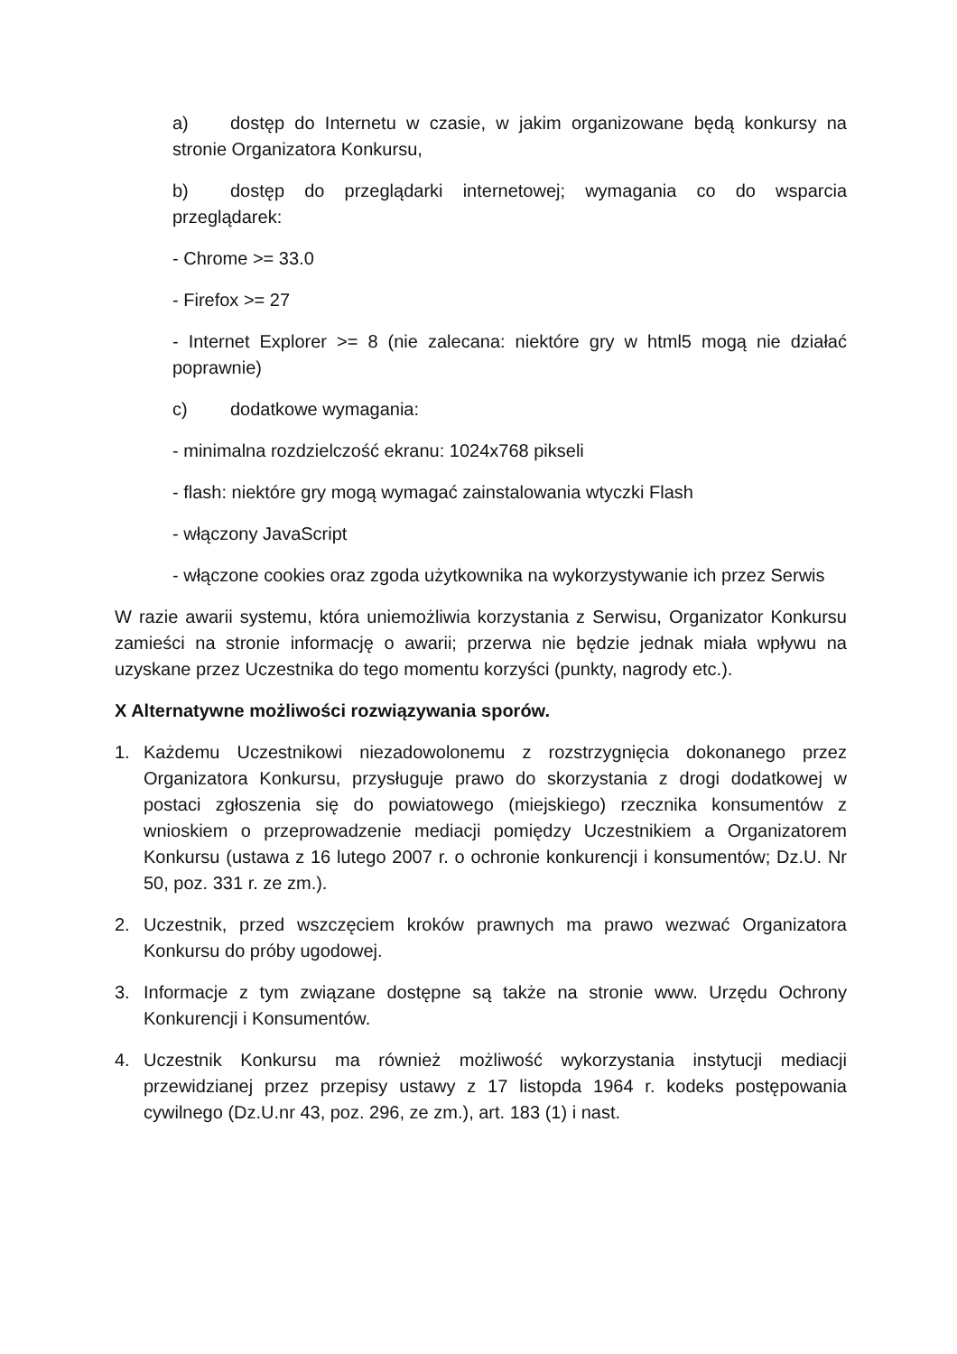a) dostęp do Internetu w czasie, w jakim organizowane będą konkursy na stronie Organizatora Konkursu,
b) dostęp do przeglądarki internetowej; wymagania co do wsparcia przeglądarek:
- Chrome >= 33.0
- Firefox >= 27
- Internet Explorer >= 8 (nie zalecana: niektóre gry w html5 mogą nie działać poprawnie)
c) dodatkowe wymagania:
- minimalna rozdzielczość ekranu: 1024x768 pikseli
- flash: niektóre gry mogą wymagać zainstalowania wtyczki Flash
- włączony JavaScript
- włączone cookies oraz zgoda użytkownika na wykorzystywanie ich przez Serwis
W razie awarii systemu, która uniemożliwia korzystania z Serwisu, Organizator Konkursu zamieści na stronie informację o awarii; przerwa nie będzie jednak miała wpływu na uzyskane przez Uczestnika do tego momentu korzyści (punkty, nagrody etc.).
X Alternatywne możliwości rozwiązywania sporów.
1. Każdemu Uczestnikowi niezadowolonemu z rozstrzygnięcia dokonanego przez Organizatora Konkursu, przysługuje prawo do skorzystania z drogi dodatkowej w postaci zgłoszenia się do powiatowego (miejskiego) rzecznika konsumentów z wnioskiem o przeprowadzenie mediacji pomiędzy Uczestnikiem a Organizatorem Konkursu (ustawa z 16 lutego 2007 r. o ochronie konkurencji i konsumentów; Dz.U. Nr 50, poz. 331 r. ze zm.).
2. Uczestnik, przed wszczęciem kroków prawnych ma prawo wezwać Organizatora Konkursu do próby ugodowej.
3. Informacje z tym związane dostępne są także na stronie www. Urzędu Ochrony Konkurencji i Konsumentów.
4. Uczestnik Konkursu ma również możliwość wykorzystania instytucji mediacji przewidzianej przez przepisy ustawy z 17 listopda 1964 r. kodeks postępowania cywilnego (Dz.U.nr 43, poz. 296, ze zm.), art. 183 (1) i nast.